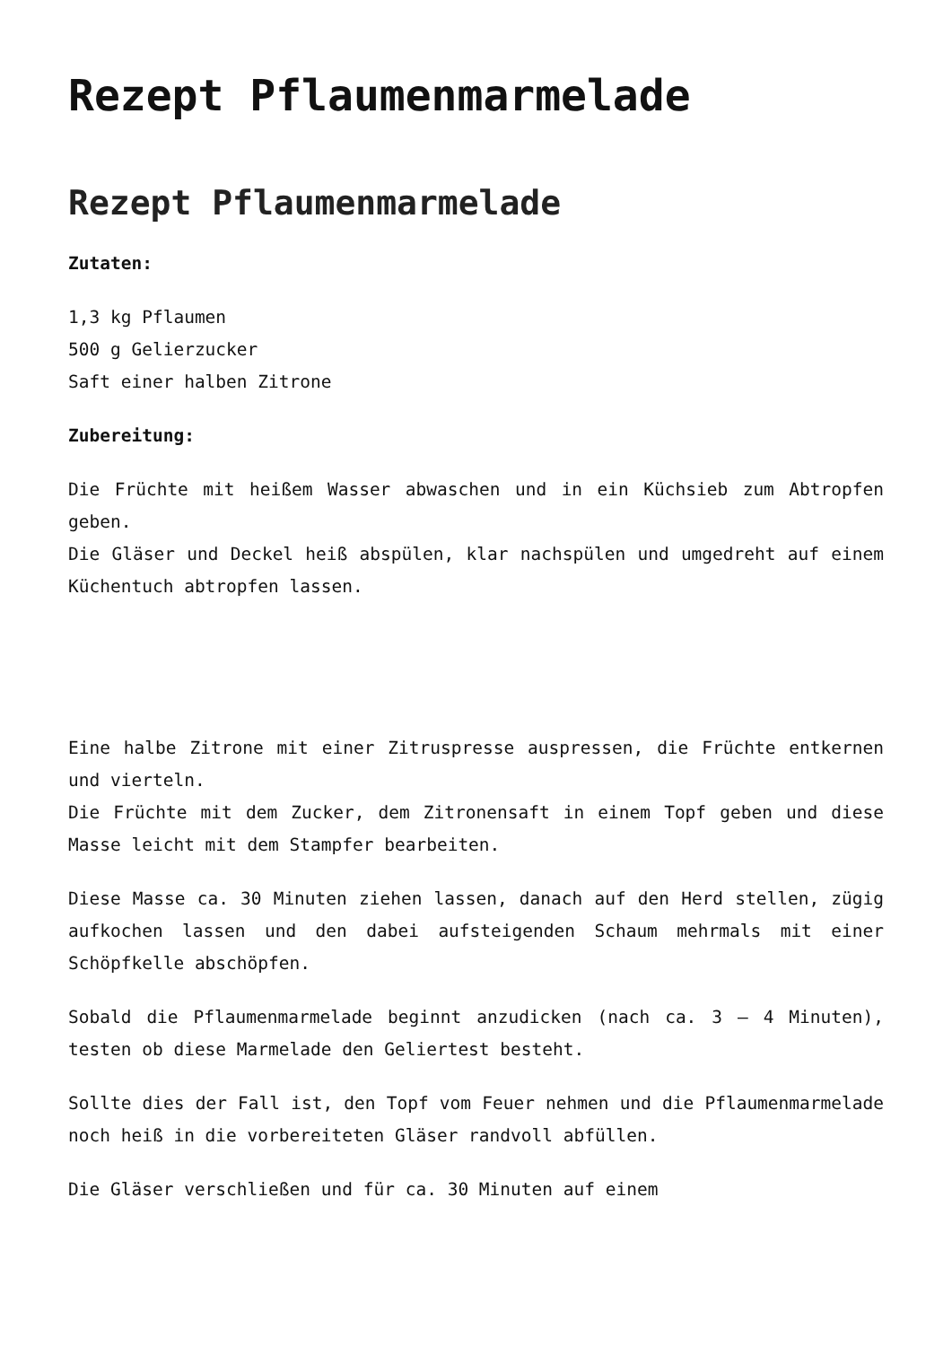Rezept Pflaumenmarmelade
Rezept Pflaumenmarmelade
Zutaten:
1,3 kg Pflaumen
500 g Gelierzucker
Saft einer halben Zitrone
Zubereitung:
Die Früchte mit heißem Wasser abwaschen und in ein Küchsieb zum Abtropfen geben.
Die Gläser und Deckel heiß abspülen, klar nachspülen und umgedreht auf einem Küchentuch abtropfen lassen.
Eine halbe Zitrone mit einer Zitruspresse auspressen, die Früchte entkernen und vierteln.
Die Früchte mit dem Zucker, dem Zitronensaft in einem Topf geben und diese Masse leicht mit dem Stampfer bearbeiten.
Diese Masse ca. 30 Minuten ziehen lassen, danach auf den Herd stellen, zügig aufkochen lassen und den dabei aufsteigenden Schaum mehrmals mit einer Schöpfkelle abschöpfen.
Sobald die Pflaumenmarmelade beginnt anzudicken (nach ca. 3 – 4 Minuten), testen ob diese Marmelade den Geliertest besteht.
Sollte dies der Fall ist, den Topf vom Feuer nehmen und die Pflaumenmarmelade noch heiß in die vorbereiteten Gläser randvoll abfüllen.
Die Gläser verschließen und für ca. 30 Minuten auf einem